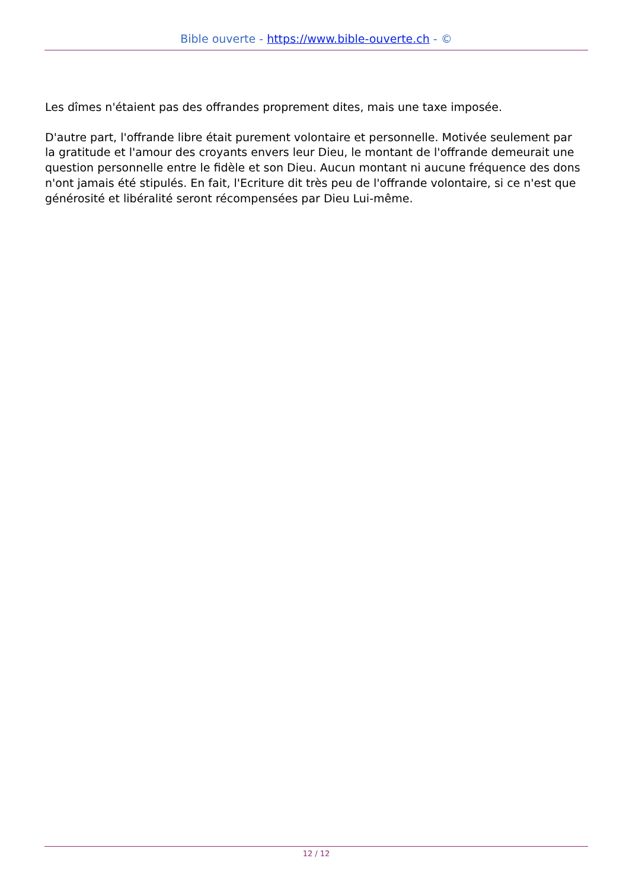Bible ouverte - https://www.bible-ouverte.ch - ©
Les dîmes n'étaient pas des offrandes proprement dites, mais une taxe imposée.
D'autre part, l'offrande libre était purement volontaire et personnelle. Motivée seulement par la gratitude et l'amour des croyants envers leur Dieu, le montant de l'offrande demeurait une question personnelle entre le fidèle et son Dieu. Aucun montant ni aucune fréquence des dons n'ont jamais été stipulés. En fait, l'Ecriture dit très peu de l'offrande volontaire, si ce n'est que générosité et libéralité seront récompensées par Dieu Lui-même.
12 / 12